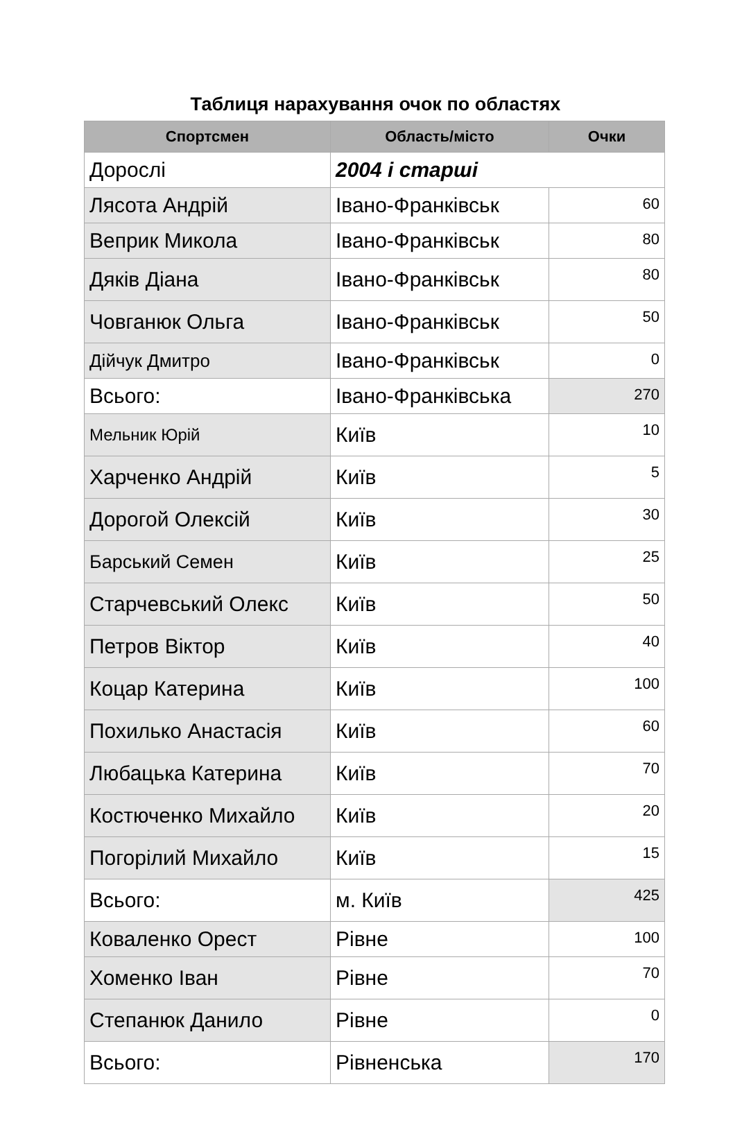Таблиця нарахування очок по областях
| Спортсмен | Область/місто | Очки |
| --- | --- | --- |
| Дорослі | 2004 і старші | |
| Лясота Андрій | Івано-Франківськ | 60 |
| Веприк Микола | Івано-Франківськ | 80 |
| Дяків Діана | Івано-Франківськ | 80 |
| Човганюк Ольга | Івано-Франківськ | 50 |
| Дійчук Дмитро | Івано-Франківськ | 0 |
| Всього: | Івано-Франківська | 270 |
| Мельник Юрій | Київ | 10 |
| Харченко Андрій | Київ | 5 |
| Дорогой Олексій | Київ | 30 |
| Барський Семен | Київ | 25 |
| Старчевський Олекс | Київ | 50 |
| Петров Віктор | Київ | 40 |
| Коцар Катерина | Київ | 100 |
| Похилько Анастасія | Київ | 60 |
| Любацька Катерина | Київ | 70 |
| Костюченко Михайло | Київ | 20 |
| Погорілий Михайло | Київ | 15 |
| Всього: | м. Київ | 425 |
| Коваленко Орест | Рівне | 100 |
| Хоменко Іван | Рівне | 70 |
| Степанюк Данило | Рівне | 0 |
| Всього: | Рівненська | 170 |